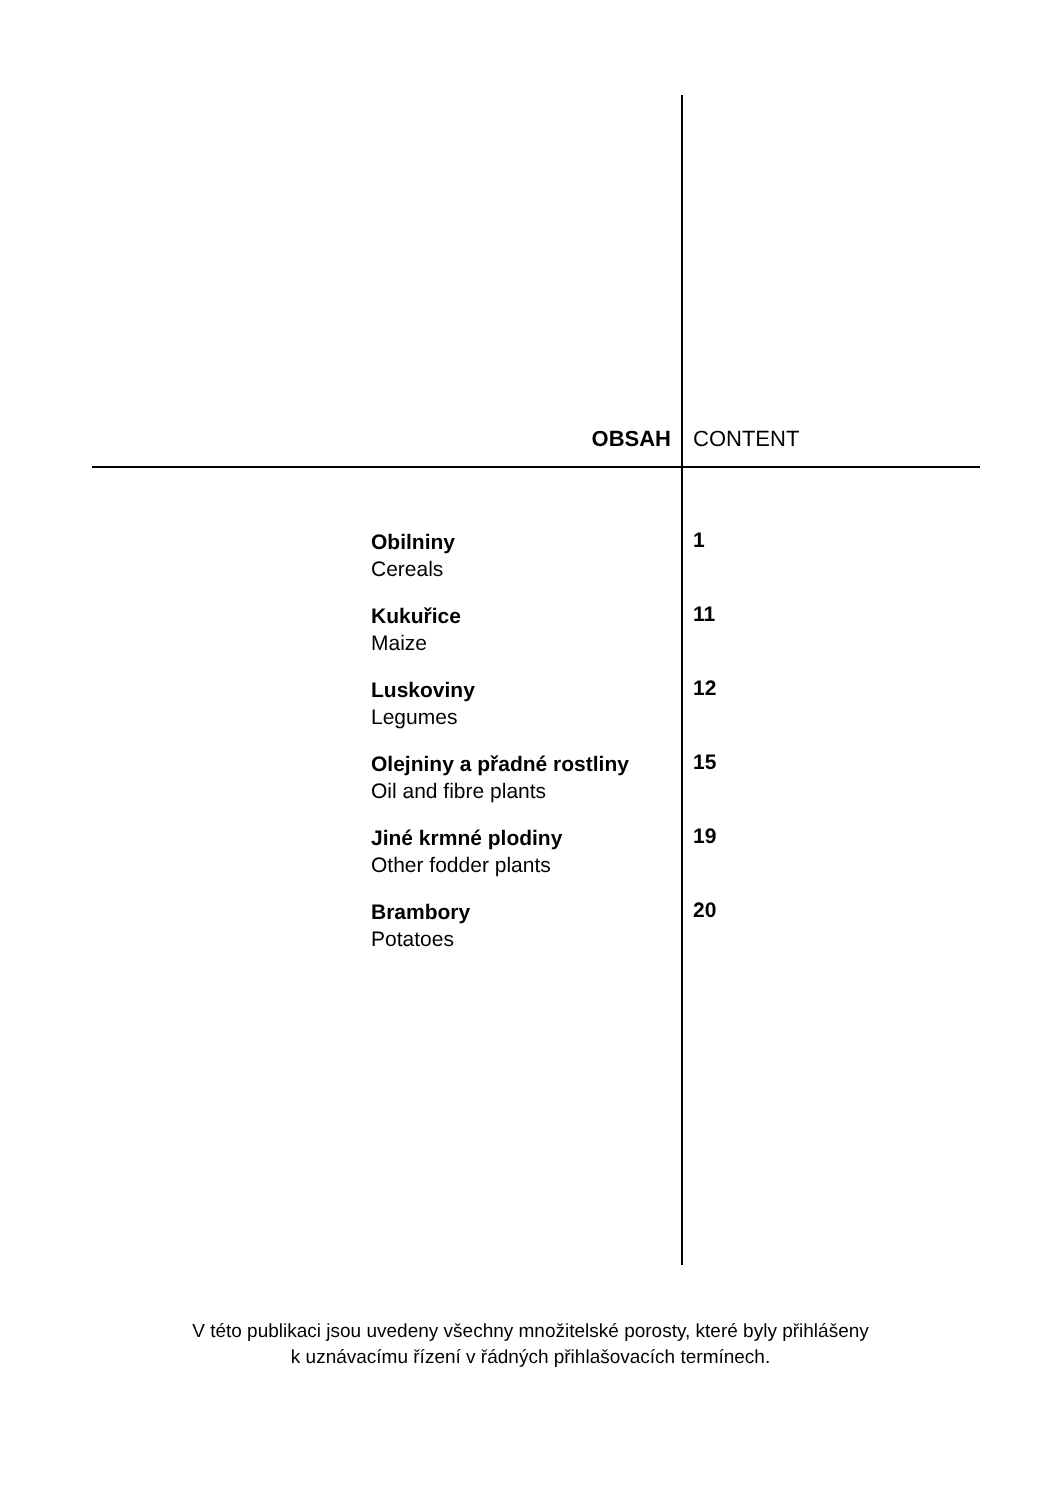OBSAH CONTENT
Obilniny
Cereals
1
Kukuřice
Maize
11
Luskoviny
Legumes
12
Olejniny a přadné rostliny
Oil and fibre plants
15
Jiné krmné plodiny
Other fodder plants
19
Brambory
Potatoes
20
V této publikaci jsou uvedeny všechny množitelské porosty, které byly přihlášeny
k uznávacímu řízení v řádných přihlašovacích termínech.